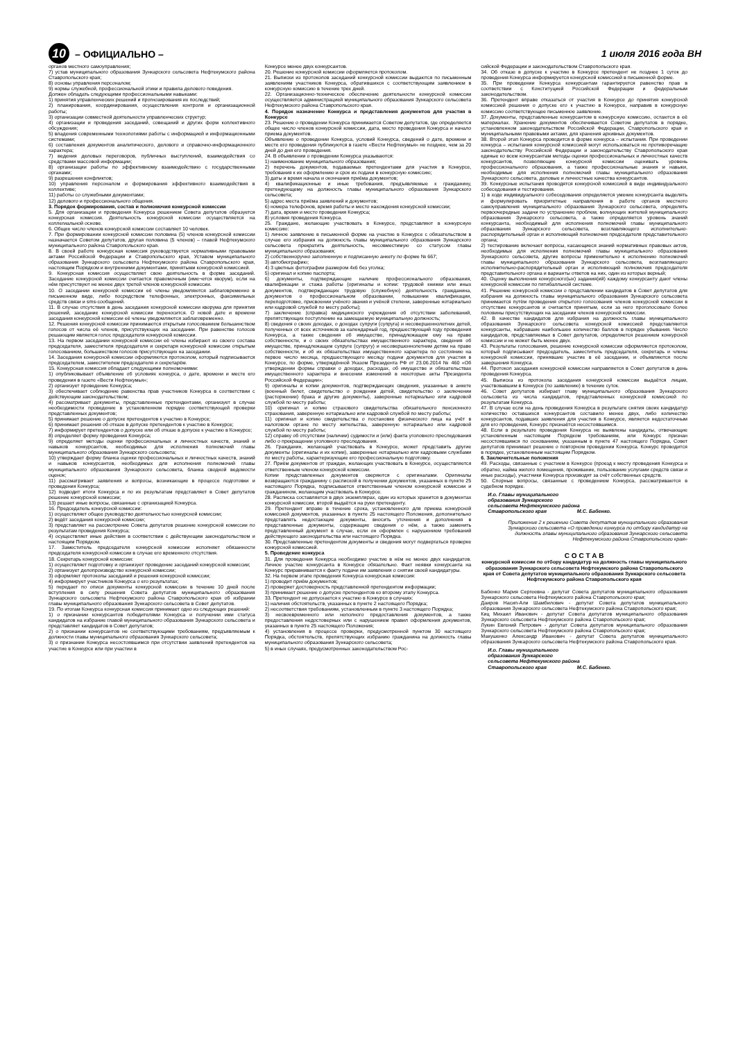10 – ОФИЦИАЛЬНО – 1 июля 2016 года ВН
органов местного самоуправления;
7) устав муниципального образования Зункарского сельсовета Нефтекумского района Ставропольского края;
8) основы управления персоналом;
9) нормы служебной, профессиональной этики и правила делового поведения.
Должен обладать следующими профессиональными навыками:
1) принятия управленческих решений и прогнозирования их последствий;
2) планирования, координирования, осуществления контроля и организационной работы;
3) организации совместной деятельности управленческих структур;
4) организации и проведения заседаний, совещаний и других форм коллективного обсуждения;
5) владения современными технологиями работы с информацией и информационными системами;
6) составления документов аналитического, делового и справочно-информационного характера;
7) ведения деловых переговоров, публичных выступлений, взаимодействия со средствами массовой информации;
8) организации работы по эффективному взаимодействию с государственными органами;
9) разрешения конфликтов;
10) управления персоналом и формирования эффективного взаимодействия в коллективе;
11) работы со служебными документами;
12) делового и профессионального общения.
3. Порядок формирования, состав и полномочия конкурсной комиссии
5. Для организации и проведения Конкурса решением Совета депутатов образуется конкурсная комиссия. Деятельность конкурсной комиссии осуществляется на коллегиальной основе.
6. Общее число членов конкурсной комиссии составляет 10 человек.
7. При формировании конкурсной комиссии половина (5) членов конкурсной комиссии назначается Советом депутатов, другая половина (5 членов) – главой Нефтекумского муниципального района Ставропольского края.
8. В своей работе конкурсная комиссия руководствуется нормативными правовыми актами Российской Федерации и Ставропольского края, Уставом муниципального образования Зункарского сельсовета Нефтекумского района Ставропольского края, настоящим Порядком и внутренними документами, принятыми конкурсной комиссией.
9. Конкурсная комиссия осуществляет свою деятельность в форме заседаний. Заседание конкурсной комиссии считается правомочным (име¬ется кворум), если на нём присутствуют не менее двух третей членов конкурсной комиссии.
10. О заседании конкурсной комиссии её члены уведомляются заблаговременно в письменном виде, либо посредством телефонных, электронных, факсимильных средств связи и sms-сообщений.
11. В случае отсутствия в день заседания конкурсной комиссии кворума для принятия решений, заседание конкурсной комиссии переносится. О новой дате и времени заседания конкурсной комиссии её члены уведомляются заблаговременно.
12. Решения конкурсной комиссии принимаются открытым голосованием большинством голосов от числа её членов, присутствующих на заседании. При равенстве голосов решающим является голос председателя конкурсной комиссии.
13. На первом заседании конкурсной комиссии её члены избирают из своего состава председателя, заместителя председателя и секретаря конкурсной комиссии открытым голосованием, большинством голосов присутствующих на заседании.
14. Заседания конкурсной комиссии оформляются протоколом, который подписывается председателем, заместителем председателя и секретарём.
15. Конкурсная комиссия обладает следующими полномочиями:
1) опубликовывает объявление об условиях конкурса, о дате, времени и месте его проведения в газете «Вести Нефтекумья»;
2) организует проведение Конкурса;
3) обеспечивает соблюдение равенства прав участников Конкурса в соответствии с действующим законодательством;
4) рассматривает документы, представленные претендентами, организует в случае необходимости проведение в установленном порядке соответствующей проверки представленных документов;
5) принимает решение о допуске претендентов к участию в Конкурсе;
6) принимает решения об отказе в допуске претендентов к участию в Конкурсе;
7) информирует претендентов о допуске или об отказе в допуске к участию в Конкурсе;
8) определяет форму проведения Конкурса;
9) определяет методы оценки профессиональных и личностных качеств, знаний и навыков конкурсантов, необходимых для исполнения полномочий главы муниципального образования Зункарского сельсовета;
10) утверждает форму бланка оценки профессиональных и личностных качеств, знаний и навыков конкурсантов, необходимых для исполнения полномочий главы муниципального образования Зункарского сельсовета, бланка сводной ведомости оценок;
11) рассматривает заявления и вопросы, возникающие в процессе подготовки и проведения Конкурса;
12) подводит итоги Конкурса и по их результатам представляет в Совет депутатов решение конкурсной комиссии;
13) решает иные вопросы, связанные с организацией Конкурса.
16. Председатель конкурсной комиссии:
1) осуществляет общее руководство деятельностью конкурсной комиссии;
2) ведёт заседания конкурсной комиссии;
3) представляет на рассмотрение Совета депутатов решение конкурсной комиссии по результатам проведения Конкурса;
4) осуществляет иные действия в соответствии с действующим законодательством и настоящим Порядком.
17. Заместитель председателя конкурсной комиссии исполняет обязанности председателя конкурсной комиссии в случае его временного отсутствия.
18. Секретарь конкурсной комиссии:
1) осуществляет подготовку и организует проведение заседаний конкурсной комиссии;
2) организует делопроизводство конкурсной комиссии;
3) оформляет протоколы заседаний и решения конкурсной комиссии;
4) информирует участников Конкурса о его результатах;
5) передает по описи документы конкурсной комиссии в течение 10 дней после вступления в силу решения Совета депутатов муниципального образования Зункарского сельсовета Нефтекумского района Ставропольского края об избрании главы муниципального образования Зункарского сельсовета в Совет депутатов.
19. По итогам Конкурса конкурсная комиссия принимает одно из следующих решений:
1) о признании конкурсантов победителями Конкурса и получении ими статуса кандидатов на избрание главой муниципального образования Зункарского сельсовета и представляет кандидатов в Совет депутатов;
2) о признании конкурсантов не соответствующими требованиям, предъявляемым к должности главы муниципального образования Зункарского сельсовета;
3) о признании Конкурса несостоявшимся при отсутствии заявлений претендентов на участие в Конкурсе или при участии в
Конкурсе менее двух конкурсантов.
20. Решение конкурсной комиссии оформляется протоколом.
21. Выписки из протоколов заседаний конкурсной комиссии выдаются по письменным заявлениям участников Конкурса, обратившихся с соответствующим заявлением в конкурсную комиссию в течение трех дней.
22. Организационно-техническое обеспечение деятельности конкурсной комиссии осуществляется администрацией муниципального образования Зункарского сельсовета Нефтекумского района Ставропольского края.
4. Порядок назначение Конкурса и представления документов для участия в Конкурсе
23. Решение о проведении Конкурса принимается Советом депутатов, где определяется общее число членов конкурсной комиссии, дата, место проведения Конкурса и начало приема документов.
Объявление о проведении Конкурса, условий Конкурса, сведений о дате, времени и месте его проведения публикуются в газете «Вести Нефтекумья» не позднее, чем за 20 дней до дня его проведения.
24. В объявлении о проведении Конкурса указываются:
1) наименование муниципального образования;
2) перечень документов, подаваемых претендентами для участия в Конкурсе, требования к их оформлению и срок их подачи в конкурсную комиссию;
3) даты и время начала и окончания приёма документов;
4) квалификационные и иные требования, предъявляемые к гражданину, претендующему на должность главы муниципального образования Зункарского сельсовета;
5) адрес места приёма заявлений и документов;
6) номера телефонов, время работы и место нахождения конкурсной комиссии;
7) дата, время и место проведения Конкурса;
8) условия проведения Конкурса.
25. Граждане, желающие участвовать в Конкурсе, представляют в конкурсную комиссию:
1) личное заявление в письменной форме на участие в Конкурсе с обязательством в случае его избрания на должность главы муниципального образования Зункарского сельсовета прекратить деятельность, несовместимую со статусом главы муниципального образования;
2) собственноручно заполненную и подписанную анкету по форме № 667;
3) автобиографию;
4) 3 цветных фотографии размером 4х6 без уголка;
5) оригинал и копию паспорта;
6) документы, подтверждающие наличие профессионального образования, квалификации и стажа работы (оригиналы и копии: трудовой книжки или иных документов, подтверждающих трудовую (служебную) деятельность гражданина, документов о профессиональном образовании, повышении квалификации, переподготовке, присвоении учёного звания и учёной степени, заверенные нотариально или кадровой службой по месту работы);
7) заключение (справка) медицинского учреждения об отсутствии заболеваний, препятствующих поступлению на замещаемую муниципальную должность;
8) сведения о своих доходах, о доходах супруги (супруга) и несовершеннолетних детей, полученных от всех источников за календарный год, предшествующий году проведения Конкурса, а также сведения об имуществе, принадлежащем ему на праве собственности, и о своих обязательствах имущественного характера, сведения об имуществе, принадлежащем супруге (супругу) и несовершеннолетним детям на праве собственности, и об их обязательствах имущественного характера по состоянию на первое число месяца, предшествующего месяцу подачи документов для участия в Конкурсе, по форме, утверждённой Указом Президента РФ от 23.06.2014 № 460 «Об утверждении формы справки о доходах, расходах, об имуществе и обязательствах имущественного характера и внесении изменений в некоторые акты Президента Российской Федерации»;
9) оригиналы и копии документов, подтверждающих сведения, указанные в анкете (военный билет, свидетельство о рождении детей, свидетельство о заключении (расторжении) брака и другие документы), заверенные нотариально или кадровой службой по месту работы;
10) оригинал и копию страхового свидетельства обязательного пенсионного страхования, заверенную нотариально или кадровой службой по месту работы;
11) оригинал и копию свидетельства о постановке физического лица на учёт в налоговом органе по месту жительства, заверенную нотариально или кадровой службой по месту работы;
12) справку об отсутствии (наличии) судимости и (или) факта уголовного преследования либо о прекращении уголовного преследования.
26. Гражданин, желающий участвовать в Конкурсе, может представить другие документы (оригиналы и их копии), заверенные нотариально или кадровыми службами по месту работы, характеризующие его профессиональную подготовку.
27. Приём документов от граждан, желающих участвовать в Конкурсе, осуществляется ответственным членом конкурсной комиссии.
Копии представленных документов сверяются с оригиналами. Оригиналы возвращаются гражданину с распиской в получении документов, указанных в пункте 25 настоящего Порядка, подписывается ответственным членом конкурсной комиссии и гражданином, желающим участвовать в Конкурсе.
28. Расписка составляется в двух экземплярах, один из которых хранится в документах конкурсной комиссии, второй выдаётся на руки претенденту.
29. Претендент вправе в течение срока, установленного для приема конкурсной комиссией документов, указанных в пункте 25 настоящего Положения, дополнительно представлять недостающие документы, вносить уточнения и дополнения в представленные документы, содержащие сведения о нём, а также заменить представленный документ в случае, если он оформлен с нарушением требований действующего законодательства или настоящего Порядка.
30. Представленные претендентом документы и сведения могут подвергаться проверке конкурсной комиссией.
5. Проведение конкурса
31. Для проведения Конкурса необходимо участие в нём не менее двух кандидатов. Личное участие конкурсанта в Конкурсе обязательно. Факт неявки конкурсанта на Конкурс приравнивается к факту подачи им заявления о снятии своей кандидатуры.
32. На первом этапе проведения Конкурса конкурсная комиссия:
1) проводит приём документов;
2) проверяет достоверность представленной претендентом информации;
3) принимает решение о допуске претендентов ко второму этапу Конкурса.
33. Претендент не допускается к участию в Конкурсе в случаях:
1) наличия обстоятельств, указанных в пункте 2 настоящего Порядка;
2) несоответствия требованиям, установленным в пункте 3 настоящего Порядка;
3) несвоевременного или неполного предоставления документов, а также предоставления недостоверных или с нарушением правил оформления документов, указанных в пункте 25 настоящего Положения;
4) установления в процессе проверки, предусмотренной пунктом 30 настоящего Порядка, обстоятельств, препятствующих избранию гражданина на должность главы муниципального образования Зункарского сельсовета;
5) в иных случаях, предусмотренных законодательством Рос-
сийской Федерации и законодательством Ставропольского края.
34. Об отказе в допуске к участию в Конкурсе претендент не позднее 1 суток до проведения Конкурса информируется конкурсной комиссией в письменной форме.
35. При проведении Конкурса конкурсантам гарантируется равенство прав в соответствии с Конституцией Российской Федерации и федеральным законодательством.
36. Претендент вправе отказаться от участия в Конкурсе до принятия конкурсной комиссией решения о допуске его к участию в Конкурсе, направив в конкурсную комиссию соответствующее письменное заявление.
37. Документы, представленные конкурсантом в конкурсную комиссию, остаются в её материалах. Хранение документов обеспечивается Советом депутатов в порядке, установленном законодательством Российской Федерации, Ставропольского края и муниципальными правовыми актами, для хранения архивных документов.
38. Второй этап Конкурса проводится в форме конкурса – испытания. При проведении конкурса – испытания конкурсной комиссией могут использоваться не противоречащие законодательству Российской Федерации и законодательству Ставропольского края единые ко всем конкурсантам методы оценки профессиональных и личностных качеств конкурсантов, позволяющие конкурсной комиссии оценивать уровень профессионального образования, а также профессиональные знания и навыки, необходимые для исполнения полномочий главы муниципального образования Зункарского сельсовета, деловые и личностные качества конкурсантов.
39. Конкурсные испытания проводятся конкурсной комиссией в виде индивидуального собеседования и тестирования.
1) в ходе индивидуального собеседования определяется умение конкурсанта выделять и формулировать приоритетные направления в работе органов местного самоуправления муниципального образования Зункарского сельсовета, определять первоочередные задачи по устранению проблем, волнующих жителей муниципального образования Зункарского сельсовета, а также определяется уровень знаний конкурсанта, необходимый для исполнения полномочий главы муниципального образования Зункарского сельсовета, возглавляющего исполнительно-распорядительный орган и исполняющий полномочия председателя представительного органа;
2) тестирование включает вопросы, касающиеся знаний нормативных правовых актов, необходимых для исполнения полномочий главы муниципального образования Зункарского сельсовета, другие вопросы применительно к исполнению полномочий главы муниципального образования Зункарского сельсовета, возглавляющего исполнительно-распорядительный орган и исполняющий полномочия председателя представительного органа и варианты ответов на них, один из которых верный;
40. Оценку выполнения конкурсного(ых) задания(ий) каждому конкурсанту дают члены конкурсной комиссии по пятибалльной системе.
41. Решение конкурсной комиссии о представлении кандидатов в Совет депутатов для избрания на должность главы муниципального образования Зункарского сельсовета принимается путём проведения открытого голосования членов конкурсной комиссии в отсутствие конкурсантов и считается принятым, если за него проголосовало более половины присутствующих на заседании членов конкурсной комиссии.
42. В качестве кандидатов для избрания на должность главы муниципального образования Зункарского сельсовета конкурсной комиссией представляются конкурсанты, набравшие наибольшее количество баллов в порядке убывания. Число кандидатов, представляемых в Совет депутатов, определяется решением конкурсной комиссии и не может быть менее двух.
43. Результаты голосования, решение конкурсной комиссии оформляются протоколом, который подписывают председатель, заместитель председателя, секретарь и члены конкурсной комиссии, принявшие участие в её заседании, и объявляются после завершения Конкурса.
44. Протокол заседания конкурсной комиссии направляется в Совет депутатов в день проведения Конкурса.
45. Выписка из протокола заседания конкурсной комиссии выдаётся лицам, участвовавшим в Конкурсе (по заявлению) в течение суток.
46. Совет депутатов избирает главу муниципального образования Зункарского сельсовета из числа кандидатов, представленных конкурсной комиссией по результатам Конкурса.
47. В случае если на день проведения Конкурса в результате снятия своих кандидатур количество оставшихся конкурсантов составило менее двух, либо количество конкурсантов, подавших заявления для участия в Конкурсе, является недостаточным для его проведения, Конкурс признаётся несостоявшимся.
48. Если в результате проведения Конкурса не выявлены кандидаты, отвечающие установленным настоящим Порядком требованиям, или Конкурс признан несостоявшимся по основаниям, указанным в пункте 47 настоящего Порядка, Совет депутатов принимает решение о повторном проведении Конкурса. Конкурс проводится в порядке, установленным настоящим Порядком.
6. Заключительные положения
49. Расходы, связанные с участием в Конкурсе (проезд к месту проведения Конкурса и обратно, найма жилого помещения, проживание, пользование услугами средств связи и иные расходы), участники Конкурса производят за счёт собственных средств.
50. Спорные вопросы, связанные с проведением Конкурса, рассматриваются в судебном порядке.
И.о. Главы муниципального
образования Зункарского
сельсовета Нефтекумского района
Ставропольского края М.С. Бабенко.
Приложение 2 к решению Совета депутатов муниципального образования Зункарского сельсовета «О проведении конкурса по отбору кандидатур на должность главы муниципального образования Зункарского сельсовета Нефтекумского района Ставропольского края»
С О С Т А В
конкурсной комиссии по отбору кандидатур на должность главы муниципального образования Зункарского сельсовета Нефтекумского района Ставропольского края от Совета депутатов муниципального образования Зункарского сельсовета Нефтекумского района Ставропольского края
Бабенко Мария Сергеевна - депутат Совета депутатов муниципального образования Зункарского сельсовета Нефтекумского района Ставропольского края;
Даиров Насип-Али Шамбилович - депутат Совета депутатов муниципального образования Зункарского сельсовета Нефтекумского района Ставропольского края;
Киц Михаил Иванович - депутат Совета депутатов муниципального образования Зункарского сельсовета Нефтекумского района Ставропольского края;
Лукин Евгений Петрович - депутат Совета депутатов муниципального образования Зункарского сельсовета Нефтекумского района Ставропольского края;
Макушенко Александр Иванович - депутат Совета депутатов муниципального образования Зункарского сельсовета Нефтекумского района Ставропольского края.
И.о. Главы муниципального
образования Зункарского
сельсовета Нефтекумского района
Ставропольского края М.С. Бабенко.